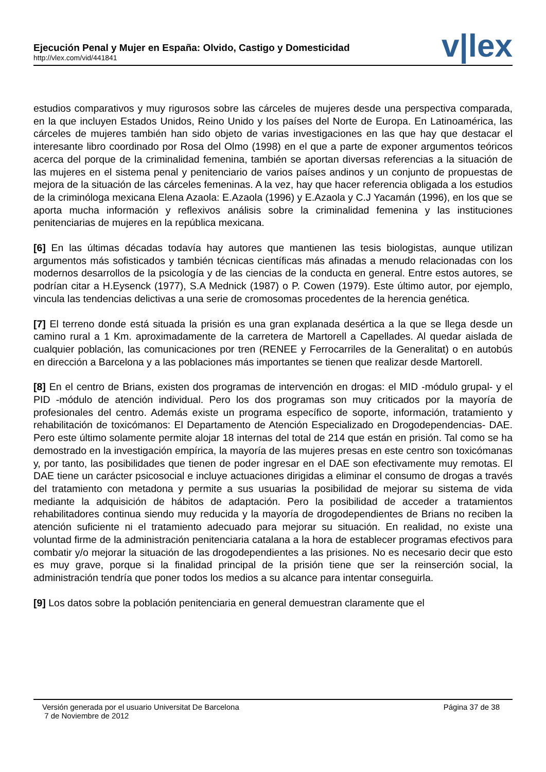Ejecución Penal y Mujer en España: Olvido, Castigo y Domesticidad
http://vlex.com/vid/441841
v|lex
estudios comparativos y muy rigurosos sobre las cárceles de mujeres desde una perspectiva comparada, en la que incluyen Estados Unidos, Reino Unido y los países del Norte de Europa. En Latinoamérica, las cárceles de mujeres también han sido objeto de varias investigaciones en las que hay que destacar el interesante libro coordinado por Rosa del Olmo (1998) en el que a parte de exponer argumentos teóricos acerca del porque de la criminalidad femenina, también se aportan diversas referencias a la situación de las mujeres en el sistema penal y penitenciario de varios países andinos y un conjunto de propuestas de mejora de la situación de las cárceles femeninas. A la vez, hay que hacer referencia obligada a los estudios de la criminóloga mexicana Elena Azaola: E.Azaola (1996) y E.Azaola y C.J Yacamán (1996), en los que se aporta mucha información y reflexivos análisis sobre la criminalidad femenina y las instituciones penitenciarias de mujeres en la república mexicana.
[6] En las últimas décadas todavía hay autores que mantienen las tesis biologistas, aunque utilizan argumentos más sofisticados y también técnicas científicas más afinadas a menudo relacionadas con los modernos desarrollos de la psicología y de las ciencias de la conducta en general. Entre estos autores, se podrían citar a H.Eysenck (1977), S.A Mednick (1987) o P. Cowen (1979). Este último autor, por ejemplo, vincula las tendencias delictivas a una serie de cromosomas procedentes de la herencia genética.
[7] El terreno donde está situada la prisión es una gran explanada desértica a la que se llega desde un camino rural a 1 Km. aproximadamente de la carretera de Martorell a Capellades. Al quedar aislada de cualquier población, las comunicaciones por tren (RENEE y Ferrocarriles de la Generalitat) o en autobús en dirección a Barcelona y a las poblaciones más importantes se tienen que realizar desde Martorell.
[8] En el centro de Brians, existen dos programas de intervención en drogas: el MID -módulo grupal- y el PID -módulo de atención individual. Pero los dos programas son muy criticados por la mayoría de profesionales del centro. Además existe un programa específico de soporte, información, tratamiento y rehabilitación de toxicómanos: El Departamento de Atención Especializado en Drogodependencias- DAE. Pero este último solamente permite alojar 18 internas del total de 214 que están en prisión. Tal como se ha demostrado en la investigación empírica, la mayoría de las mujeres presas en este centro son toxicómanas y, por tanto, las posibilidades que tienen de poder ingresar en el DAE son efectivamente muy remotas. El DAE tiene un carácter psicosocial e incluye actuaciones dirigidas a eliminar el consumo de drogas a través del tratamiento con metadona y permite a sus usuarias la posibilidad de mejorar su sistema de vida mediante la adquisición de hábitos de adaptación. Pero la posibilidad de acceder a tratamientos rehabilitadores continua siendo muy reducida y la mayoría de drogodependientes de Brians no reciben la atención suficiente ni el tratamiento adecuado para mejorar su situación. En realidad, no existe una voluntad firme de la administración penitenciaria catalana a la hora de establecer programas efectivos para combatir y/o mejorar la situación de las drogodependientes a las prisiones. No es necesario decir que esto es muy grave, porque si la finalidad principal de la prisión tiene que ser la reinserción social, la administración tendría que poner todos los medios a su alcance para intentar conseguirla.
[9] Los datos sobre la población penitenciaria en general demuestran claramente que el
Versión generada por el usuario Universitat De Barcelona
7 de Noviembre de 2012
Página 37 de 38